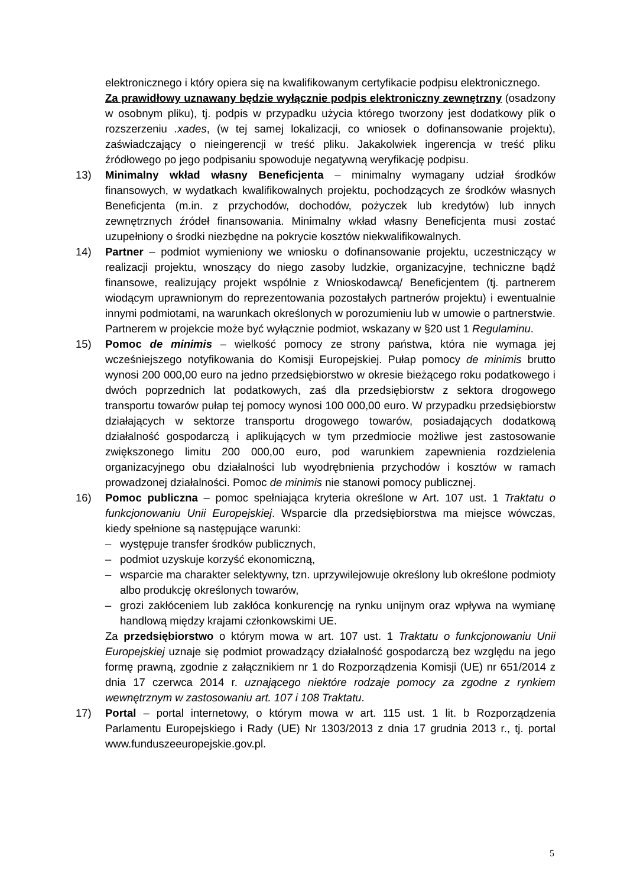elektronicznego i który opiera się na kwalifikowanym certyfikacie podpisu elektronicznego.
Za prawidłowy uznawany będzie wyłącznie podpis elektroniczny zewnętrzny (osadzony w osobnym pliku), tj. podpis w przypadku użycia którego tworzony jest dodatkowy plik o rozszerzeniu .xades, (w tej samej lokalizacji, co wniosek o dofinansowanie projektu), zaświadczający o nieingerencji w treść pliku. Jakakolwiek ingerencja w treść pliku źródłowego po jego podpisaniu spowoduje negatywną weryfikację podpisu.
13) Minimalny wkład własny Beneficjenta – minimalny wymagany udział środków finansowych, w wydatkach kwalifikowalnych projektu, pochodzących ze środków własnych Beneficjenta (m.in. z przychodów, dochodów, pożyczek lub kredytów) lub innych zewnętrznych źródeł finansowania. Minimalny wkład własny Beneficjenta musi zostać uzupełniony o środki niezbędne na pokrycie kosztów niekwalifikowalnych.
14) Partner – podmiot wymieniony we wniosku o dofinansowanie projektu, uczestniczący w realizacji projektu, wnoszący do niego zasoby ludzkie, organizacyjne, techniczne bądź finansowe, realizujący projekt wspólnie z Wnioskodawcą/ Beneficjentem (tj. partnerem wiodącym uprawnionym do reprezentowania pozostałych partnerów projektu) i ewentualnie innymi podmiotami, na warunkach określonych w porozumieniu lub w umowie o partnerstwie. Partnerem w projekcie może być wyłącznie podmiot, wskazany w §20 ust 1 Regulaminu.
15) Pomoc de minimis – wielkość pomocy ze strony państwa, która nie wymaga jej wcześniejszego notyfikowania do Komisji Europejskiej. Pułap pomocy de minimis brutto wynosi 200 000,00 euro na jedno przedsiębiorstwo w okresie bieżącego roku podatkowego i dwóch poprzednich lat podatkowych, zaś dla przedsiębiorstw z sektora drogowego transportu towarów pułap tej pomocy wynosi 100 000,00 euro. W przypadku przedsiębiorstw działających w sektorze transportu drogowego towarów, posiadających dodatkową działalność gospodarczą i aplikujących w tym przedmiocie możliwe jest zastosowanie zwiększonego limitu 200 000,00 euro, pod warunkiem zapewnienia rozdzielenia organizacyjnego obu działalności lub wyodrębnienia przychodów i kosztów w ramach prowadzonej działalności. Pomoc de minimis nie stanowi pomocy publicznej.
16) Pomoc publiczna – pomoc spełniająca kryteria określone w Art. 107 ust. 1 Traktatu o funkcjonowaniu Unii Europejskiej. Wsparcie dla przedsiębiorstwa ma miejsce wówczas, kiedy spełnione są następujące warunki:
– występuje transfer środków publicznych,
– podmiot uzyskuje korzyść ekonomiczną,
– wsparcie ma charakter selektywny, tzn. uprzywilejowuje określony lub określone podmioty albo produkcję określonych towarów,
– grozi zakłóceniem lub zakłóca konkurencję na rynku unijnym oraz wpływa na wymianę handlową między krajami członkowskimi UE.
Za przedsiębiorstwo o którym mowa w art. 107 ust. 1 Traktatu o funkcjonowaniu Unii Europejskiej uznaje się podmiot prowadzący działalność gospodarczą bez względu na jego formę prawną, zgodnie z załącznikiem nr 1 do Rozporządzenia Komisji (UE) nr 651/2014 z dnia 17 czerwca 2014 r. uznającego niektóre rodzaje pomocy za zgodne z rynkiem wewnętrznym w zastosowaniu art. 107 i 108 Traktatu.
17) Portal – portal internetowy, o którym mowa w art. 115 ust. 1 lit. b Rozporządzenia Parlamentu Europejskiego i Rady (UE) Nr 1303/2013 z dnia 17 grudnia 2013 r., tj. portal www.funduszeeuropejskie.gov.pl.
5